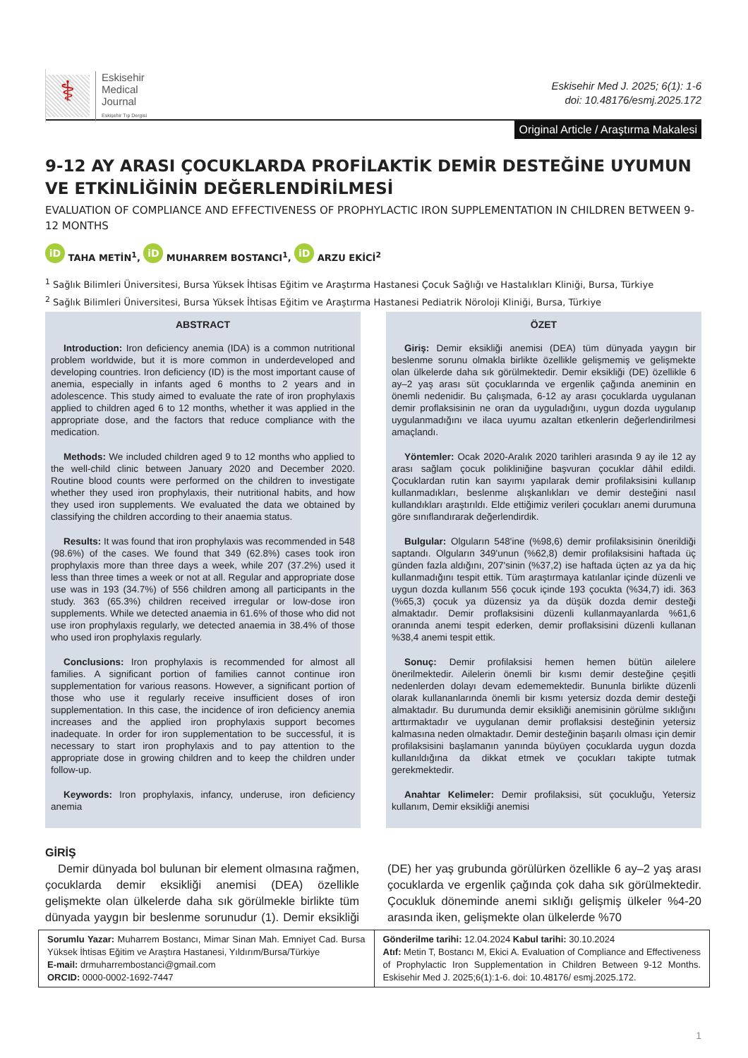⚕
Eskisehir
Medical
Journal
Eskişehir Tıp Dergisi
Eskisehir Med J. 2025; 6(1): 1-6
doi: 10.48176/esmj.2025.172
Original Article / Araştırma Makalesi
9-12 AY ARASI ÇOCUKLARDA PROFİLAKTİK DEMİR DESTEĞİNE UYUMUN VE ETKİNLİĞİNİN DEĞERLENDİRİLMESİ
EVALUATION OF COMPLIANCE AND EFFECTIVENESS OF PROPHYLACTIC IRON SUPPLEMENTATION IN CHILDREN BETWEEN 9-12 MONTHS
iD TAHA METİN<sup>1</sup>, iD MUHARREM BOSTANCI<sup>1</sup>, iD ARZU EKİCİ<sup>2</sup>
<sup>1</sup> Sağlık Bilimleri Üniversitesi, Bursa Yüksek İhtisas Eğitim ve Araştırma Hastanesi Çocuk Sağlığı ve Hastalıkları Kliniği, Bursa, Türkiye
<sup>2</sup> Sağlık Bilimleri Üniversitesi, Bursa Yüksek İhtisas Eğitim ve Araştırma Hastanesi Pediatrik Nöroloji Kliniği, Bursa, Türkiye
ABSTRACT
Introduction: Iron deficiency anemia (IDA) is a common nutritional problem worldwide, but it is more common in underdeveloped and developing countries. Iron deficiency (ID) is the most important cause of anemia, especially in infants aged 6 months to 2 years and in adolescence. This study aimed to evaluate the rate of iron prophylaxis applied to children aged 6 to 12 months, whether it was applied in the appropriate dose, and the factors that reduce compliance with the medication.
Methods: We included children aged 9 to 12 months who applied to the well-child clinic between January 2020 and December 2020. Routine blood counts were performed on the children to investigate whether they used iron prophylaxis, their nutritional habits, and how they used iron supplements. We evaluated the data we obtained by classifying the children according to their anaemia status.
Results: It was found that iron prophylaxis was recommended in 548 (98.6%) of the cases. We found that 349 (62.8%) cases took iron prophylaxis more than three days a week, while 207 (37.2%) used it less than three times a week or not at all. Regular and appropriate dose use was in 193 (34.7%) of 556 children among all participants in the study. 363 (65.3%) children received irregular or low-dose iron supplements. While we detected anaemia in 61.6% of those who did not use iron prophylaxis regularly, we detected anaemia in 38.4% of those who used iron prophylaxis regularly.
Conclusions: Iron prophylaxis is recommended for almost all families. A significant portion of families cannot continue iron supplementation for various reasons. However, a significant portion of those who use it regularly receive insufficient doses of iron supplementation. In this case, the incidence of iron deficiency anemia increases and the applied iron prophylaxis support becomes inadequate. In order for iron supplementation to be successful, it is necessary to start iron prophylaxis and to pay attention to the appropriate dose in growing children and to keep the children under follow-up.
Keywords: Iron prophylaxis, infancy, underuse, iron deficiency anemia
ÖZET
Giriş: Demir eksikliği anemisi (DEA) tüm dünyada yaygın bir beslenme sorunu olmakla birlikte özellikle gelişmemiş ve gelişmekte olan ülkelerde daha sık görülmektedir. Demir eksikliği (DE) özellikle 6 ay–2 yaş arası süt çocuklarında ve ergenlik çağında aneminin en önemli nedenidir. Bu çalışmada, 6-12 ay arası çocuklarda uygulanan demir proflaksisinin ne oran da uyguladığını, uygun dozda uygulanıp uygulanmadığını ve ilaca uyumu azaltan etkenlerin değerlendirilmesi amaçlandı.
Yöntemler: Ocak 2020-Aralık 2020 tarihleri arasında 9 ay ile 12 ay arası sağlam çocuk polikliniğine başvuran çocuklar dâhil edildi. Çocuklardan rutin kan sayımı yapılarak demir profilaksisini kullanıp kullanmadıkları, beslenme alışkanlıkları ve demir desteğini nasıl kullandıkları araştırıldı. Elde ettiğimiz verileri çocukları anemi durumuna göre sınıflandırarak değerlendirdik.
Bulgular: Olguların 548'ine (%98,6) demir profilaksisinin önerildiği saptandı. Olguların 349'unun (%62,8) demir profilaksisini haftada üç günden fazla aldığını, 207'sinin (%37,2) ise haftada üçten az ya da hiç kullanmadığını tespit ettik. Tüm araştırmaya katılanlar içinde düzenli ve uygun dozda kullanım 556 çocuk içinde 193 çocukta (%34,7) idi. 363 (%65,3) çocuk ya düzensiz ya da düşük dozda demir desteği almaktadır. Demir proflaksisini düzenli kullanmayanlarda %61,6 oranında anemi tespit ederken, demir proflaksisini düzenli kullanan %38,4 anemi tespit ettik.
Sonuç: Demir profilaksisi hemen hemen bütün ailelere önerilmektedir. Ailelerin önemli bir kısmı demir desteğine çeşitli nedenlerden dolayı devam edememektedir. Bununla birlikte düzenli olarak kullananlarında önemli bir kısmı yetersiz dozda demir desteği almaktadır. Bu durumunda demir eksikliği anemisinin görülme sıklığını arttırmaktadır ve uygulanan demir proflaksisi desteğinin yetersiz kalmasına neden olmaktadır. Demir desteğinin başarılı olması için demir profilaksisini başlamanın yanında büyüyen çocuklarda uygun dozda kullanıldığına da dikkat etmek ve çocukları takipte tutmak gerekmektedir.
Anahtar Kelimeler: Demir profilaksisi, süt çocukluğu, Yetersiz kullanım, Demir eksikliği anemisi
GİRİŞ
Demir dünyada bol bulunan bir element olmasına rağmen, çocuklarda demir eksikliği anemisi (DEA) özellikle gelişmekte olan ülkelerde daha sık görülmekle birlikte tüm dünyada yaygın bir beslenme sorunudur (1). Demir eksikliği (DE) her yaş grubunda görülürken özellikle 6 ay–2 yaş arası çocuklarda ve ergenlik çağında çok daha sık görülmektedir. Çocukluk döneminde anemi sıklığı gelişmiş ülkeler %4-20 arasında iken, gelişmekte olan ülkelerde %70
Sorumlu Yazar: Muharrem Bostancı, Mimar Sinan Mah. Emniyet Cad. Bursa Yüksek İhtisas Eğitim ve Araştıra Hastanesi, Yıldırım/Bursa/Türkiye
E-mail: drmuharrembostanci@gmail.com
ORCID: 0000-0002-1692-7447
Gönderilme tarihi: 12.04.2024 Kabul tarihi: 30.10.2024
Atıf: Metin T, Bostancı M, Ekici A. Evaluation of Compliance and Effectiveness of Prophylactic Iron Supplementation in Children Between 9-12 Months. Eskisehir Med J. 2025;6(1):1-6. doi: 10.48176/ esmj.2025.172.
1